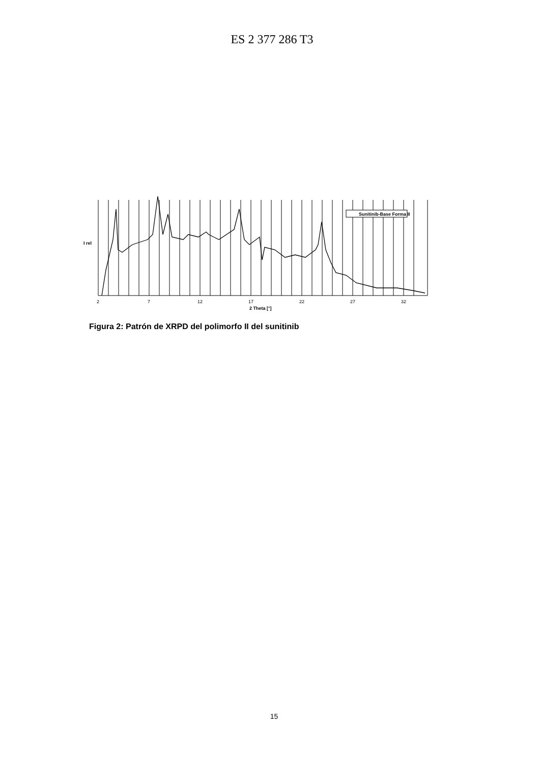ES 2 377 286 T3
Sunitinib-Base Forma II
I rel
2
7
12
17
22
27
32
2 Theta [°]
Figura 2: Patrón de XRPD del polimorfo II del sunitinib
15